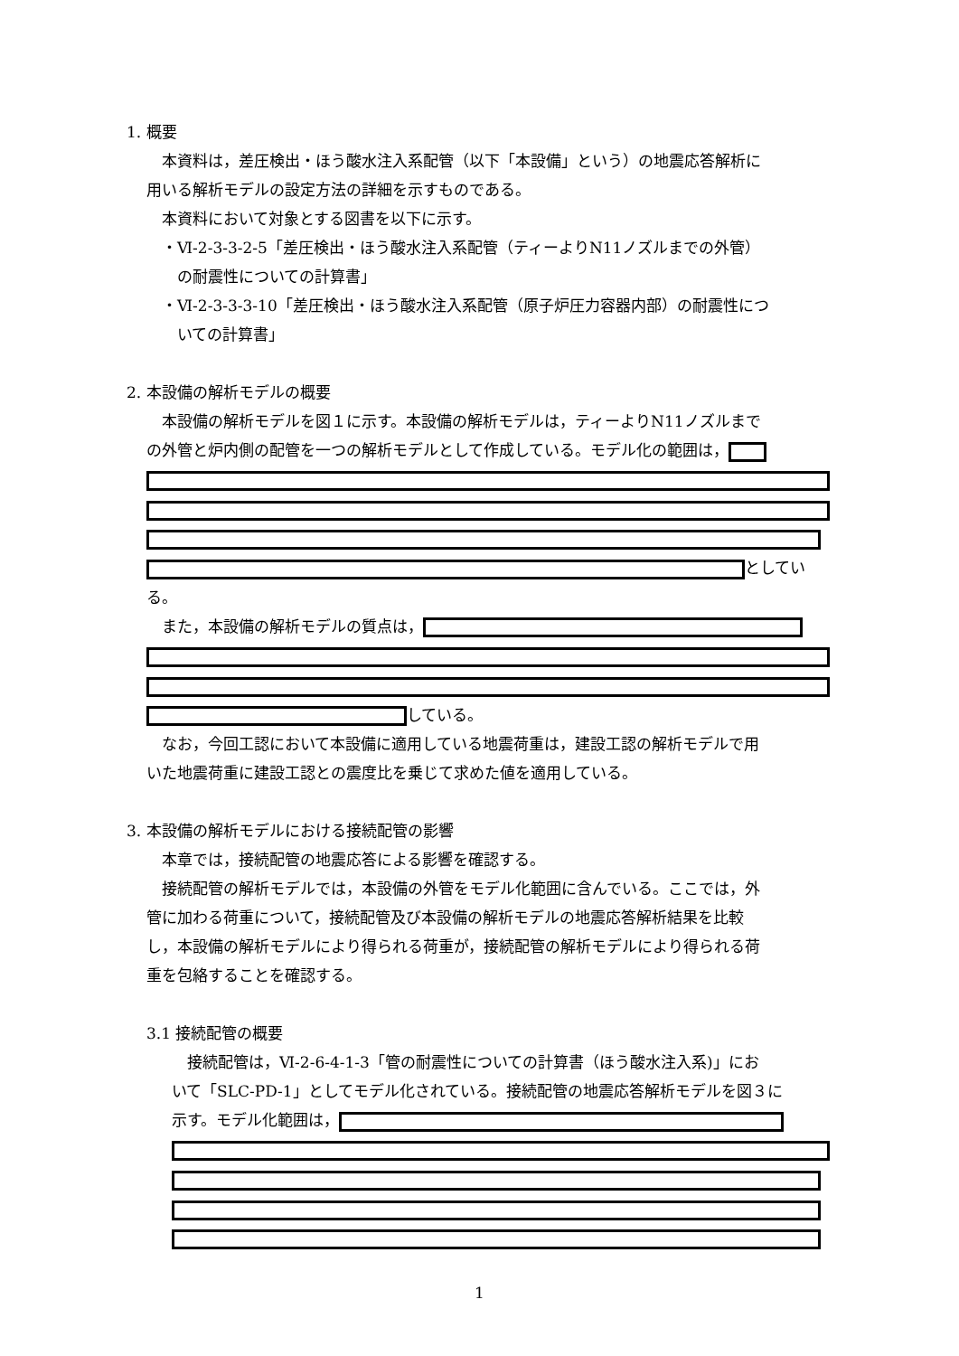1. 概要
　本資料は，差圧検出・ほう酸水注入系配管（以下「本設備」という）の地震応答解析に
用いる解析モデルの設定方法の詳細を示すものである。
　本資料において対象とする図書を以下に示す。
　・Ⅵ-2-3-3-2-5「差圧検出・ほう酸水注入系配管（ティーよりN11ノズルまでの外管）
　　の耐震性についての計算書」
　・Ⅵ-2-3-3-3-10「差圧検出・ほう酸水注入系配管（原子炉圧力容器内部）の耐震性につ
　　いての計算書」
2. 本設備の解析モデルの概要
　本設備の解析モデルを図１に示す。本設備の解析モデルは，ティーよりN11ノズルまで
の外管と炉内側の配管を一つの解析モデルとして作成している。モデル化の範囲は，
としてい
る。
　また，本設備の解析モデルの質点は，
している。
　なお，今回工認において本設備に適用している地震荷重は，建設工認の解析モデルで用
いた地震荷重に建設工認との震度比を乗じて求めた値を適用している。
3. 本設備の解析モデルにおける接続配管の影響
　本章では，接続配管の地震応答による影響を確認する。
　接続配管の解析モデルでは，本設備の外管をモデル化範囲に含んでいる。ここでは，外
管に加わる荷重について，接続配管及び本設備の解析モデルの地震応答解析結果を比較
し，本設備の解析モデルにより得られる荷重が，接続配管の解析モデルにより得られる荷
重を包絡することを確認する。
3.1 接続配管の概要
　接続配管は，Ⅵ-2-6-4-1-3「管の耐震性についての計算書（ほう酸水注入系)」にお
いて「SLC-PD-1」としてモデル化されている。接続配管の地震応答解析モデルを図３に
示す。モデル化範囲は，
1